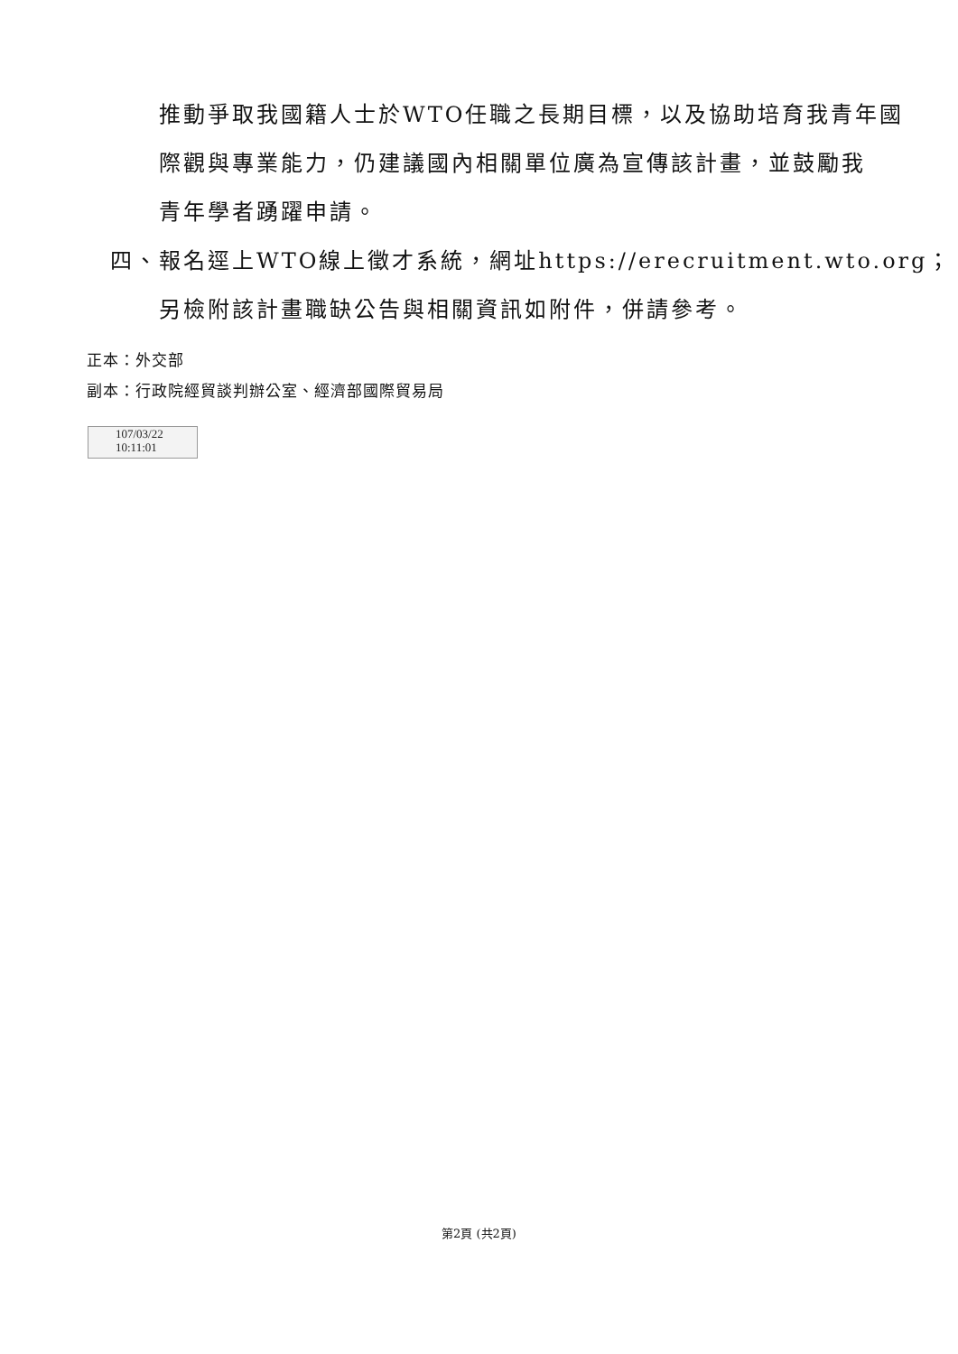推動爭取我國籍人士於WTO任職之長期目標，以及協助培育我青年國
際觀與專業能力，仍建議國內相關單位廣為宣傳該計畫，並鼓勵我
青年學者踴躍申請。
四、報名逕上WTO線上徵才系統，網址https://erecruitment.wto.org；
另檢附該計畫職缺公告與相關資訊如附件，併請參考。
正本：外交部
副本：行政院經貿談判辦公室、經濟部國際貿易局
107/03/22
10:11:01
第2頁 (共2頁)